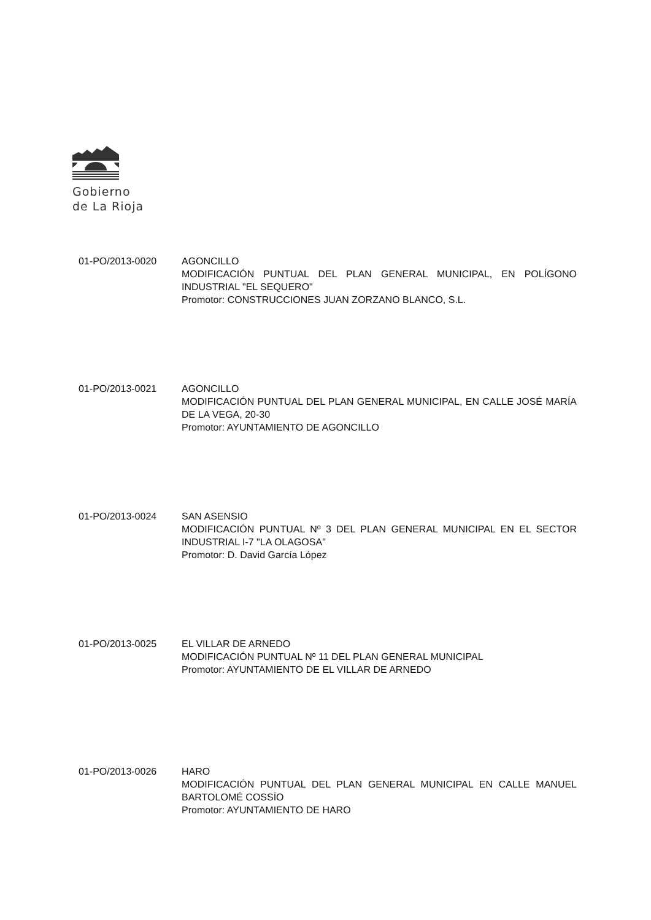Gobierno
de La Rioja
01-PO/2013-0020 AGONCILLO
MODIFICACIÓN PUNTUAL DEL PLAN GENERAL MUNICIPAL, EN POLÍGONO INDUSTRIAL "EL SEQUERO"
Promotor: CONSTRUCCIONES JUAN ZORZANO BLANCO, S.L.
01-PO/2013-0021 AGONCILLO
MODIFICACIÓN PUNTUAL DEL PLAN GENERAL MUNICIPAL, EN CALLE JOSÉ MARÍA DE LA VEGA, 20-30
Promotor: AYUNTAMIENTO DE AGONCILLO
01-PO/2013-0024 SAN ASENSIO
MODIFICACIÓN PUNTUAL Nº 3 DEL PLAN GENERAL MUNICIPAL EN EL SECTOR INDUSTRIAL I-7 "LA OLAGOSA"
Promotor: D. David García López
01-PO/2013-0025 EL VILLAR DE ARNEDO
MODIFICACIÓN PUNTUAL Nº 11 DEL PLAN GENERAL MUNICIPAL
Promotor: AYUNTAMIENTO DE EL VILLAR DE ARNEDO
01-PO/2013-0026 HARO
MODIFICACIÓN PUNTUAL DEL PLAN GENERAL MUNICIPAL EN CALLE MANUEL BARTOLOMÉ COSSÍO
Promotor: AYUNTAMIENTO DE HARO